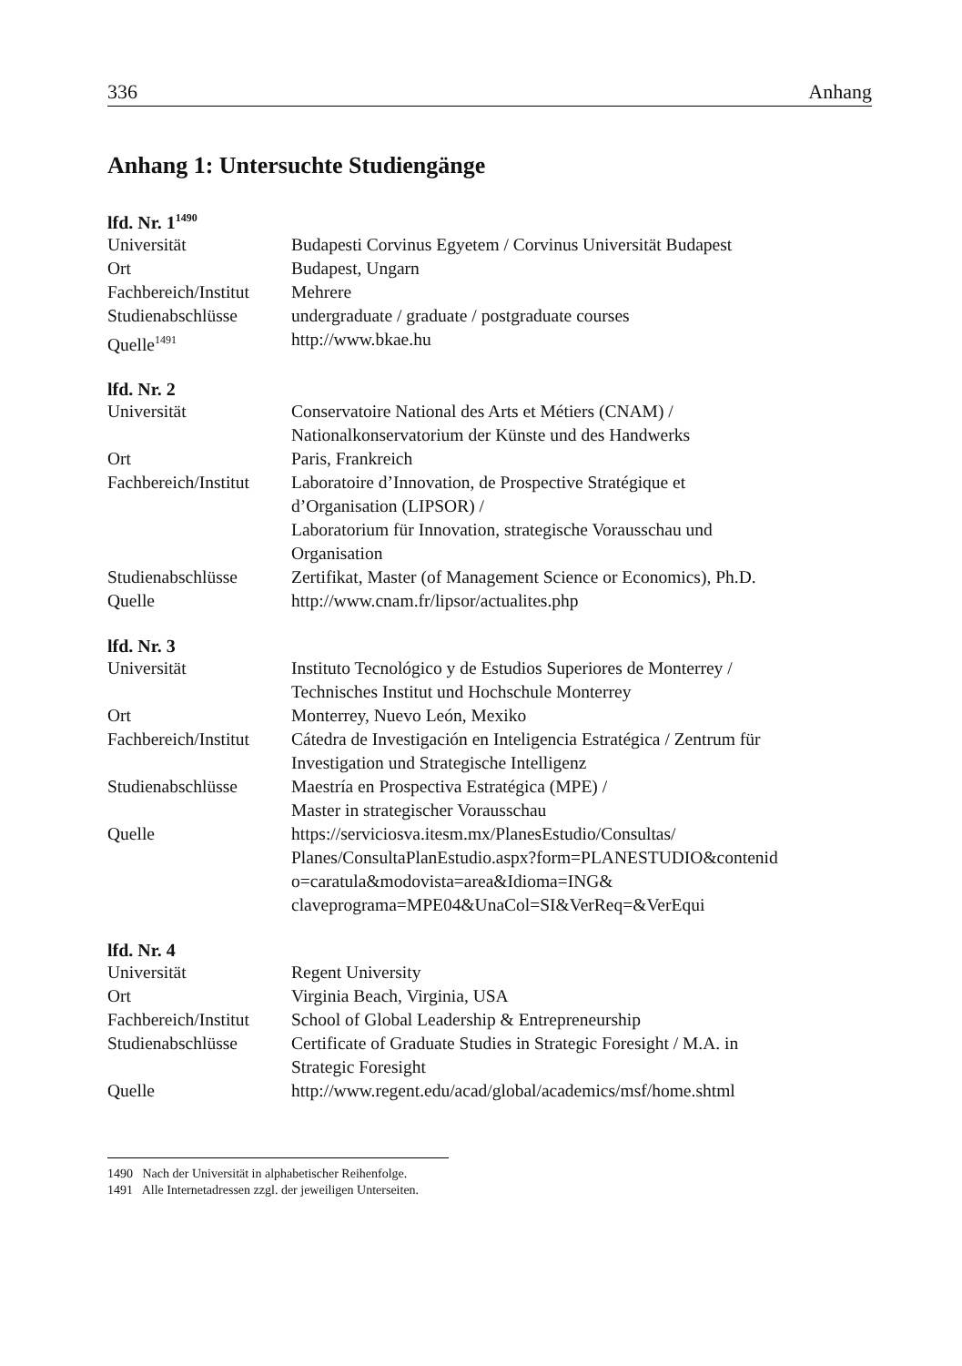336 Anhang
Anhang 1: Untersuchte Studiengänge
lfd. Nr. 1<sup>1490</sup>
| Universität | Budapesti Corvinus Egyetem / Corvinus Universität Budapest |
| Ort | Budapest, Ungarn |
| Fachbereich/Institut | Mehrere |
| Studienabschlüsse | undergraduate / graduate / postgraduate courses |
| Quelle<sup>1491</sup> | http://www.bkae.hu |
lfd. Nr. 2
| Universität | Conservatoire National des Arts et Métiers (CNAM) / Nationalkonservatorium der Künste und des Handwerks |
| Ort | Paris, Frankreich |
| Fachbereich/Institut | Laboratoire d’Innovation, de Prospective Stratégique et d’Organisation (LIPSOR) / Laboratorium für Innovation, strategische Vorausschau und Organisation |
| Studienabschlüsse | Zertifikat, Master (of Management Science or Economics), Ph.D. |
| Quelle | http://www.cnam.fr/lipsor/actualites.php |
lfd. Nr. 3
| Universität | Instituto Tecnológico y de Estudios Superiores de Monterrey / Technisches Institut und Hochschule Monterrey |
| Ort | Monterrey, Nuevo León, Mexiko |
| Fachbereich/Institut | Cátedra de Investigación en Inteligencia Estratégica / Zentrum für Investigation und Strategische Intelligenz |
| Studienabschlüsse | Maestría en Prospectiva Estratégica (MPE) / Master in strategischer Vorausschau |
| Quelle | https://serviciosva.itesm.mx/PlanesEstudio/Consultas/ Planes/ConsultaPlanEstudio.aspx?form=PLANESTUDIO&contenid o=caratula&modovista=area&Idioma=ING& claveprograma=MPE04&UnaCol=SI&VerReq=&VerEqui |
lfd. Nr. 4
| Universität | Regent University |
| Ort | Virginia Beach, Virginia, USA |
| Fachbereich/Institut | School of Global Leadership & Entrepreneurship |
| Studienabschlüsse | Certificate of Graduate Studies in Strategic Foresight / M.A. in Strategic Foresight |
| Quelle | http://www.regent.edu/acad/global/academics/msf/home.shtml |
1490 Nach der Universität in alphabetischer Reihenfolge.
1491 Alle Internetadressen zzgl. der jeweiligen Unterseiten.